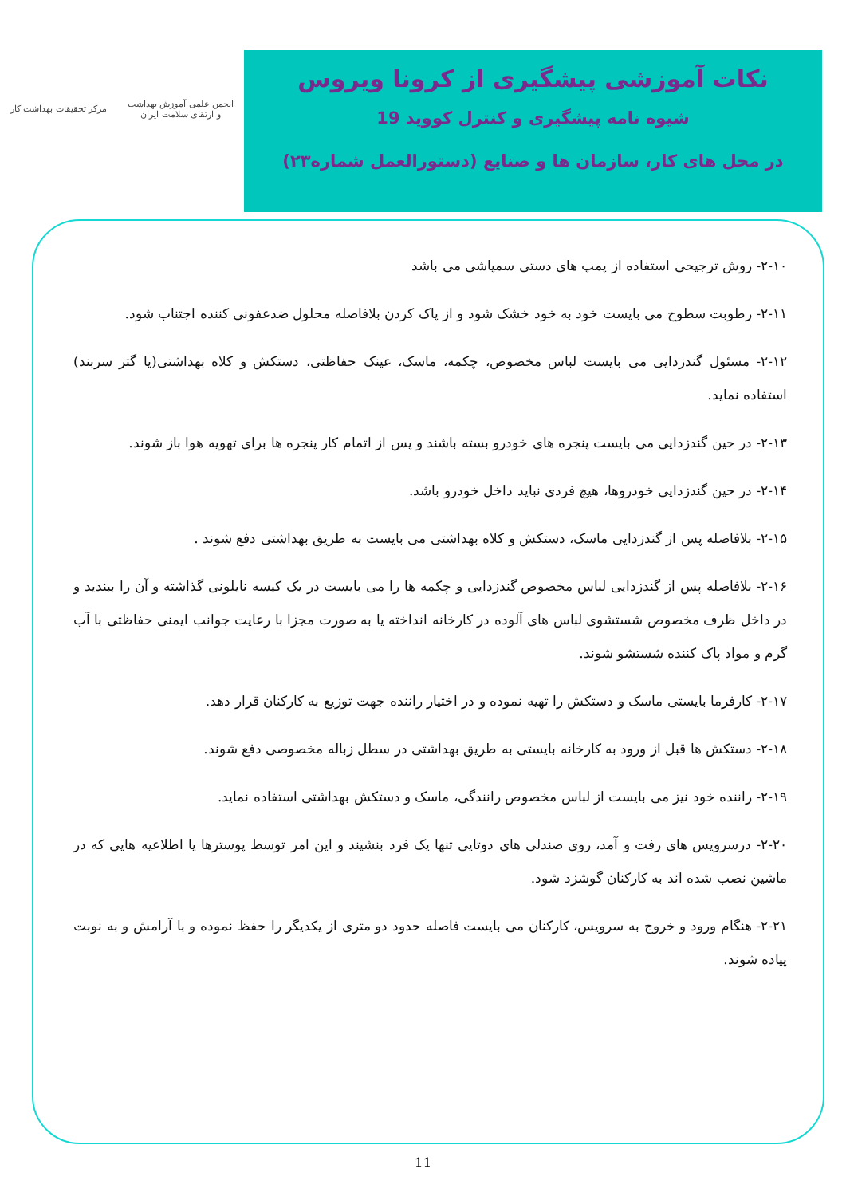مرکز تحقیقات بهداشت کار
انجمن علمی آموزش بهداشت
و ارتقای سلامت ایران
نکات آموزشی پیشگیری از کرونا ویروس
شیوه نامه پیشگیری و کنترل کووید 19
در محل های کار، سازمان ها و صنایع (دستورالعمل شماره۲۳)
۲-۱۰- روش ترجیحی استفاده از پمپ های دستی سمپاشی می باشد
۲-۱۱- رطوبت سطوح می بایست خود به خود خشک شود و از پاک کردن بلافاصله محلول ضدعفونی کننده اجتناب شود.
۲-۱۲- مسئول گندزدایی می بایست لباس مخصوص، چکمه، ماسک، عینک حفاظتی، دستکش و کلاه بهداشتی(یا گتر سربند) استفاده نماید.
۲-۱۳- در حین گندزدایی می بایست پنجره های خودرو بسته باشند و پس از اتمام کار پنجره ها برای تهویه هوا باز شوند.
۲-۱۴- در حین گندزدایی خودروها، هیچ فردی نباید داخل خودرو باشد.
۲-۱۵- بلافاصله پس از گندزدایی ماسک، دستکش و کلاه بهداشتی می بایست به طریق بهداشتی دفع شوند .
۲-۱۶- بلافاصله پس از گندزدایی لباس مخصوص گندزدایی و چکمه ها را می بایست در یک کیسه نایلونی گذاشته و آن را ببندید و در داخل ظرف مخصوص شستشوی لباس های آلوده در کارخانه انداخته یا به صورت مجزا با رعایت جوانب ایمنی حفاظتی با آب گرم و مواد پاک کننده شستشو شوند.
۲-۱۷- کارفرما بایستی ماسک و دستکش را تهیه نموده و در اختیار راننده جهت توزیع به کارکنان قرار دهد.
۲-۱۸- دستکش ها قبل از ورود به کارخانه بایستی به طریق بهداشتی در سطل زباله مخصوصی دفع شوند.
۲-۱۹- راننده خود نیز می بایست از لباس مخصوص رانندگی، ماسک و دستکش بهداشتی استفاده نماید.
۲-۲۰- درسرویس های رفت و آمد، روی صندلی های دوتایی تنها یک فرد بنشیند و این امر توسط پوسترها یا اطلاعیه هایی که در ماشین نصب شده اند به کارکنان گوشزد شود.
۲-۲۱- هنگام ورود و خروج به سرویس، کارکنان می بایست فاصله حدود دو متری از یکدیگر را حفظ نموده و با آرامش و به نوبت پیاده شوند.
11